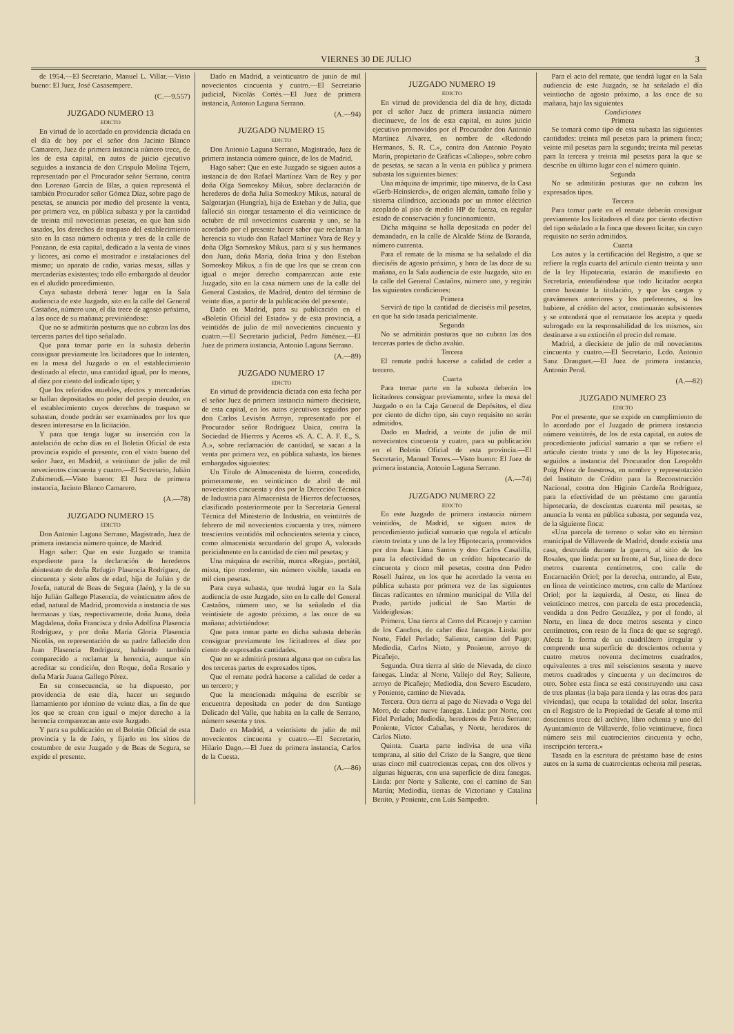VIERNES 30 DE JULIO 3
de 1954.—El Secretario, Manuel L. Villar.—Visto bueno: El Juez, José Casasempere.
(C.—9.557)
JUZGADO NUMERO 13
EDICTO
En virtud de lo acordado en providencia dictada en el día de hoy por el señor don Jacinto Blanco Camarero, Juez de primera instancia número trece, de los de esta capital, en autos de juicio ejecutivo seguidos a instancia de don Crispulo Molina Tejero, representado por el Procurador señor Serrano, contra don Lorenzo García de Blas, a quien representá el también Procurador señor Gómez Díaz, sobre pago de pesetas, se anuncia por medio del presente la venta, por primera vez, en pública subasta y por la cantidad de treinta mil novecientas pesetas, en que han sido tasados, los derechos de traspaso del establecimiento sito en la casa número ochenta y tres de la calle de Ponzano, de esta capital, dedicado a la venta de vinos y licores, así como el mostrador e instalaciones del mismo; un aparato de radio, varias mesas, sillas y mercaderías existentes; todo ello embargado al deudor en el aludido procedimiento.
Cuya subasta deberá tener lugar en la Sala audiencia de este Juzgado, sito en la calle del General Castaños, número uno, el día trece de agosto próximo, a las once de su mañana; previniéndose:
Que no se admitirán posturas que no cubran las dos terceras partes del tipo señalado.
Que para tomar parte en la subasta deberán consignar previamente los licitadores que lo intenten, en la mesa del Juzgado o en el establecimiento destinado al efecto, una cantidad igual, por lo menos, al diez por ciento del indicado tipo; y
Que los referidos muebles, efectos y mercaderías se hallan depositados en poder del propio deudor, en el establecimiento cuyos derechos de traspaso se subastan, donde podrán ser examinados por los que deseen interesarse en la licitación.
Y para que tenga lugar su inserción con la antelación de ocho días en el Boletin Oficial de esta provincia expido el presente, con el visto bueno del señor Juez, en Madrid, a veintiuno de julio de mil novecientos cincuenta y cuatro.—El Secretario, Julián Zubimendi.—Visto bueno: El Juez de primera instancia, Jacinto Blanco Camarero.
(A.—78)
JUZGADO NUMERO 15
EDICTO
Don Antonio Laguna Serrano, Magistrado, Juez de primera instancia número quince, de Madrid.
Hago saber: Que en este Juzgado se tramita expediente para la declaración de herederos abintestato de doña Refugio Plasencia Rodríguez, de cincuenta y siete años de edad, hija de Julián y de Josefa, natural de Beas de Segura (Jaén), y la de su hijo Julián Gallego Plasencia, de veinticuatro años de edad, natural de Madrid, promovida a instancia de sus hermanas y tías, respectivamente, doña Juana, doña Magdalena, doña Francisca y doña Adolfina Plasencia Rodríguez, y por doña María Gloria Plasencia Nicolás, en representación de su padre fallecido don Juan Plasencia Rodríguez, habiendo también comparecido a reclamar la herencia, aunque sin acreditar su condición, don Roque, doña Rosario y doña María Juana Gallego Pérez.
En su consecuencia, se ha dispuesto, por providencia de este día, hacer un segundo llamamiento por término de veinte días, a fin de que los que se crean con igual o mejor derecho a la herencia comparezcan ante este Juzgado.
Y para su publicación en el Boletin Oficial de esta provincia y la de Jaén, y fijarlo en los sitios de costumbre de este Juzgado y de Beas de Segura, se expide el presente.
Dado en Madrid, a veinticuatro de junio de mil novecientos cincuenta y cuatro.—El Secretario judicial, Nicolás Cortés.—El Juez de primera instancia, Antonio Laguna Serrano.
(A.—94)
JUZGADO NUMERO 15
EDICTO
Don Antonio Laguna Serrano, Magistrado, Juez de primera instancia número quince, de los de Madrid.
Hago saber: Que en este Juzgado se siguen autos a instancia de don Rafael Martínez Vara de Rey y por doña Olga Somoskoy Mikus, sobre declaración de herederos de doña Julia Somoskoy Mikus, natural de Salgotarjan (Hungría), hija de Esteban y de Julia, que falleció sin otorgar testamento el día veinticinco de octubre de mil novecientos cuarenta y uno, se ha acordado por el presente hacer saber que reclaman la herencia su viudo don Rafael Martínez Vara de Rey y doña Olga Somoskoy Mikus, para sí y sus hermanos don Juan, doña María, doña Irina y don Esteban Somoskoy Mikus, a fin de que los que se crean con igual o mejor derecho comparezcan ante este Juzgado, sito en la casa número uno de la calle del General Castaños, de Madrid, dentro del término de veinte días, a partir de la publicación del presente.
Dado en Madrid, para su publicación en el «Boletín Oficial del Estado» y de esta provincia, a veintidós de julio de mil novecientos cincuenta y cuatro.—El Secretario judicial, Pedro Jiménez.—El Juez de primera instancia, Antonio Laguna Serrano.
(A.—89)
JUZGADO NUMERO 17
EDICTO
En virtud de providencia dictada con esta fecha por el señor Juez de primera instancia número diecisiete, de esta capital, en los autos ejecutivos seguidos por don Carlos Levisón Arroyo, representado por el Procurador señor Rodríguez Unica, contra la Sociedad de Hierros y Aceros «S. A. C. A. F. E., S. A.», sobre reclamación de cantidad, se sacan a la venta por primera vez, en pública subasta, los bienes embargados siguientes:
Un Título de Almacenista de hierro, concedido, primeramente, en veinticinco de abril de mil novecientos cincuenta y dos por la Dirección Técnica de Industria para Almacenista de Hierros defectuosos, clasificado posteriormente por la Secretaría General Técnica del Ministerio de Industria, en veintitrés de febrero de mil novecientos cincuenta y tres, número trescientos veintidós mil ochocientos setenta y cinco, como almacenista secundario del grupo A, valorado pericialmente en la cantidad de cien mil pesetas; y
Una máquina de escribir, marca «Regia», portátil, mixta, tipo moderno, sin número visible, tasada en mil cien pesetas.
Para cuya subasta, que tendrá lugar en la Sala audiencia de este Juzgado, sito en la calle del General Castaños, número uno, se ha señalado el día veintisiete de agosto próximo, a las once de su mañana; advirtiéndose:
Que para tomar parte en dicha subasta deberán consignar previamente los licitadores el diez por ciento de expresadas cantidades.
Que no se admitirá postura alguna que no cubra las dos terceras partes de expresados tipos.
Que el remate podrá hacerse a calidad de ceder a un tercero; y
Que la mencionada máquina de escribir se encuentra depositada en poder de don Santiago Delicado del Valle, que habita en la calle de Serrano, número sesenta y tres.
Dado en Madrid, a veintisiete de julio de mil novecientos cincuenta y cuatro.—El Secretario, Hilario Dago.—El Juez de primera instancia, Carlos de la Cuesta.
(A.—86)
JUZGADO NUMERO 19
EDICTO
En virtud de providencia del día de hoy, dictada por el señor Juez de primera instancia número diecinueve, de los de esta capital, en autos juicio ejecutivo promovidos por el Procurador don Antonio Martínez Alvarez, en nombre de «Redondo Hermanos, S. R. C.», contra don Antonio Poyato Marín, propietario de Gráficas «Caliope», sobre cobro de pesetas, se sacan a la venta en pública y primera subasta los siguientes bienes:
Una máquina de imprimir, tipo minerva, de la Casa «Gerb-Heinsierck», de origen alemán, tamaño folio y sistema cilíndrico, accionada por un motor eléctrico acoplado al piso de medio HP de fuerza, en regular estado de conservación y funcionamiento.
Dicha máquina se halla depositada en poder del demandado, en la calle de Alcalde Sáinz de Baranda, número cuarenta.
Para el remate de la misma se ha señalado el día dieciséis de agosto próximo, y hora de las doce de su mañana, en la Sala audiencia de este Juzgado, sito en la calle del General Castaños, número uno, y regirán las siguientes condiciones:
Primera
Servirá de tipo la cantidad de dieciséis mil pesetas, en que ha sido tasada pericialmente.
Segunda
No se admitirán posturas que no cubran las dos terceras partes de dicho avalúo.
Tercera
El remate podrá hacerse a calidad de ceder a tercero.
Cuarta
Para tomar parte en la subasta deberán los licitadores consignar previamente, sobre la mesa del Juzgado o en la Caja General de Depósitos, el diez por ciento de dicho tipo, sin cuyo requisito no serán admitidos.
Dado en Madrid, a veinte de julio de mil novecientos cincuenta y cuatro, para su publicación en el Boletin Oficial de esta provincia.—El Secretario, Manuel Torres.—Visto bueno: El Juez de primera instancia, Antonio Laguna Serrano.
(A.—74)
JUZGADO NUMERO 22
EDICTO
En este Juzgado de primera instancia número veintidós, de Madrid, se siguen autos de procedimiento judicial sumario que regula el artículo ciento treinta y uno de la ley Hipotecaria, promovidos por don Juan Lima Santos y don Carlos Casalilla, para la efectividad de un crédito hipotecario de cincuenta y cinco mil pesetas, contra don Pedro Rosell Juárez, en los que he acordado la venta en pública subasta por primera vez de las siguientes fincas radicantes en término municipal de Villa del Prado, partido judicial de San Martín de Valdeiglesias:
Primera. Una tierra al Cerro del Picanejo y camino de los Canchos, de caber diez fanegas. Linda: por Norte, Fidel Perlado; Saliente, camino del Pago; Mediodía, Carlos Nieto, y Poniente, arroyo de Picañejo.
Segunda. Otra tierra al sitio de Nievada, de cinco fanegas. Linda: al Norte, Vallejo del Rey; Saliente, arroyo de Picañejo; Mediodía, don Severo Escudero, y Poniente, camino de Nievada.
Tercera. Otra tierra al pago de Nievada o Vega del Moro, de caber nueve fanegas. Linda: por Norte, con Fidel Perlado; Mediodía, herederos de Petra Serrano; Poniente, Víctor Cabañas, y Norte, herederos de Carlos Nieto.
Quinta. Cuarta parte indivisa de una viña temprana, al sitio del Cristo de la Sangre, que tiene unas cinco mil cuatrocientas cepas, con dos olivos y algunas higueras, con una superficie de diez fanegas. Linda: por Norte y Saliente, con el camino de San Martín; Mediodía, tierras de Victoriano y Catalina Benito, y Poniente, con Luis Sampedro.
Para el acto del remate, que tendrá lugar en la Sala audiencia de este Juzgado, se ha señalado el día veintiocho de agosto próximo, a las once de su mañana, bajo las siguientes
Condiciones
Primera
Se tomará como tipo de esta subasta las siguientes cantidades: treinta mil pesetas para la primera finca; veinte mil pesetas para la segunda; treinta mil pesetas para la tercera y treinta mil pesetas para la que se describe en último lugar con el número quinto.
Segunda
No se admitirán posturas que no cubran los expresados tipos.
Tercera
Para tomar parte en el remate deberán consignar previamente los licitadores el diez por ciento efectivo del tipo señalado a la finca que deseen licitar, sin cuyo requisito no serán admitidos.
Cuarta
Los autos y la certificación del Registro, a que se refiere la regla cuarta del artículo ciento treinta y uno de la ley Hipotecaria, estarán de manifiesto en Secretaría, entendiéndose que todo licitador acepta como bastante la titulación, y que las cargas y gravámenes anteriores y los preferentes, si los hubiere, al crédito del actor, continuarán subsistentes y se entenderá que el rematante los acepta y queda subrogado en la responsabilidad de los mismos, sin destinarse a su extinción el precio del remate.
Madrid, a diecisiete de julio de mil novecientos cincuenta y cuatro.—El Secretario, Lcdo. Antonio Sanz Dranguet.—El Juez de primera instancia, Antonio Peral.
(A.—82)
JUZGADO NUMERO 23
EDICTO
Por el presente, que se expide en cumplimiento de lo acordado por el Juzgado de primera instancia número veintitrés, de los de esta capital, en autos de procedimiento judicial sumario a que se refiere el artículo ciento trinta y uno de la ley Hipotecaria, seguidos a instancia del Procurador don Leopoldo Puig Pérez de Inestrosa, en nombre y representación del Instituto de Crédito para la Reconstrucción Nacional, contra don Higinio Cardeña Rodríguez, para la efectividad de un préstamo con garantía hipotecaria, de doscientas cuarenta mil pesetas, se anuncia la venta en pública subasta, por segunda vez, de la siguiente finca:
«Una parcela de terreno o solar sito en término municipal de Villaverde de Madrid, donde existía una casa, destruída durante la guerra, al sitio de los Rosales, que linda: por su frente, al Sur, línea de doce metros cuarenta centímetros, con calle de Encarnación Oriol; por la derecha, entrando, al Este, en línea de veinticinco metros, con calle de Martínez Oriol; por la izquierda, al Oeste, en línea de veinticinco metros, con parcela de esta procedencia, vendida a don Pedro González, y por el fondo, al Norte, en línea de doce metros sesenta y cinco centímetros, con resto de la finca de que se segregó. Afecta la forma de un cuadrilátero irregular y comprende una superficie de doscientos ochenta y cuatro metros noventa decímetros cuadrados, equivalentes a tres mil seiscientos sesenta y nueve metros cuadrados y cincuenta y un decímetros de otro. Sobre esta finca se está construyendo una casa de tres plantas (la baja para tienda y las otras dos para viviendas), que ocupa la totalidad del solar. Inscrita en el Registro de la Propiedad de Getafe al tomo mil doscientos trece del archivo, libro ochenta y uno del Ayuntamiento de Villaverde, folio veintinueve, finca número seis mil cuatrocientos cincuenta y ocho, inscripción tercera.»
Tasada en la escritura de préstamo base de estos autos en la suma de cuatrocientas ochenta mil pesetas.